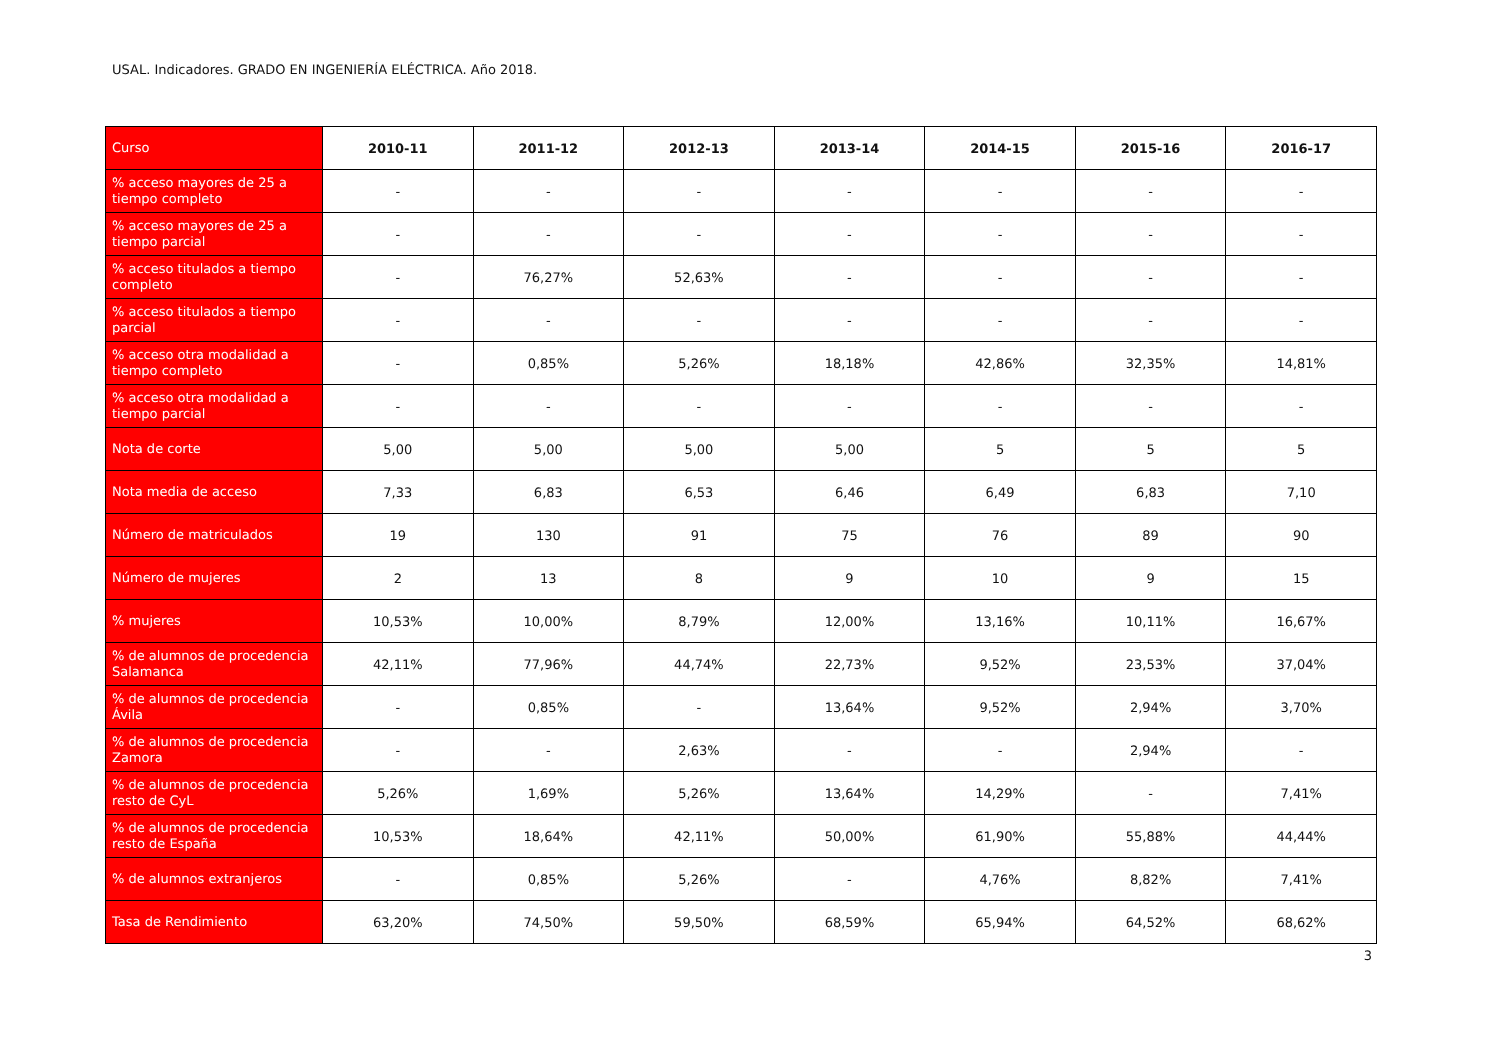USAL. Indicadores. GRADO EN INGENIERÍA ELÉCTRICA. Año 2018.
| Curso | 2010-11 | 2011-12 | 2012-13 | 2013-14 | 2014-15 | 2015-16 | 2016-17 |
| --- | --- | --- | --- | --- | --- | --- | --- |
| % acceso mayores de 25 a tiempo completo | - | - | - | - | - | - | - |
| % acceso mayores de 25 a tiempo parcial | - | - | - | - | - | - | - |
| % acceso titulados a tiempo completo | - | 76,27% | 52,63% | - | - | - | - |
| % acceso titulados a tiempo parcial | - | - | - | - | - | - | - |
| % acceso otra modalidad a tiempo completo | - | 0,85% | 5,26% | 18,18% | 42,86% | 32,35% | 14,81% |
| % acceso otra modalidad a tiempo parcial | - | - | - | - | - | - | - |
| Nota de corte | 5,00 | 5,00 | 5,00 | 5,00 | 5 | 5 | 5 |
| Nota media de acceso | 7,33 | 6,83 | 6,53 | 6,46 | 6,49 | 6,83 | 7,10 |
| Número de matriculados | 19 | 130 | 91 | 75 | 76 | 89 | 90 |
| Número de mujeres | 2 | 13 | 8 | 9 | 10 | 9 | 15 |
| % mujeres | 10,53% | 10,00% | 8,79% | 12,00% | 13,16% | 10,11% | 16,67% |
| % de alumnos de procedencia Salamanca | 42,11% | 77,96% | 44,74% | 22,73% | 9,52% | 23,53% | 37,04% |
| % de alumnos de procedencia Ávila | - | 0,85% | - | 13,64% | 9,52% | 2,94% | 3,70% |
| % de alumnos de procedencia Zamora | - | - | 2,63% | - | - | 2,94% | - |
| % de alumnos de procedencia resto de CyL | 5,26% | 1,69% | 5,26% | 13,64% | 14,29% | - | 7,41% |
| % de alumnos de procedencia resto de España | 10,53% | 18,64% | 42,11% | 50,00% | 61,90% | 55,88% | 44,44% |
| % de alumnos extranjeros | - | 0,85% | 5,26% | - | 4,76% | 8,82% | 7,41% |
| Tasa de Rendimiento | 63,20% | 74,50% | 59,50% | 68,59% | 65,94% | 64,52% | 68,62% |
3